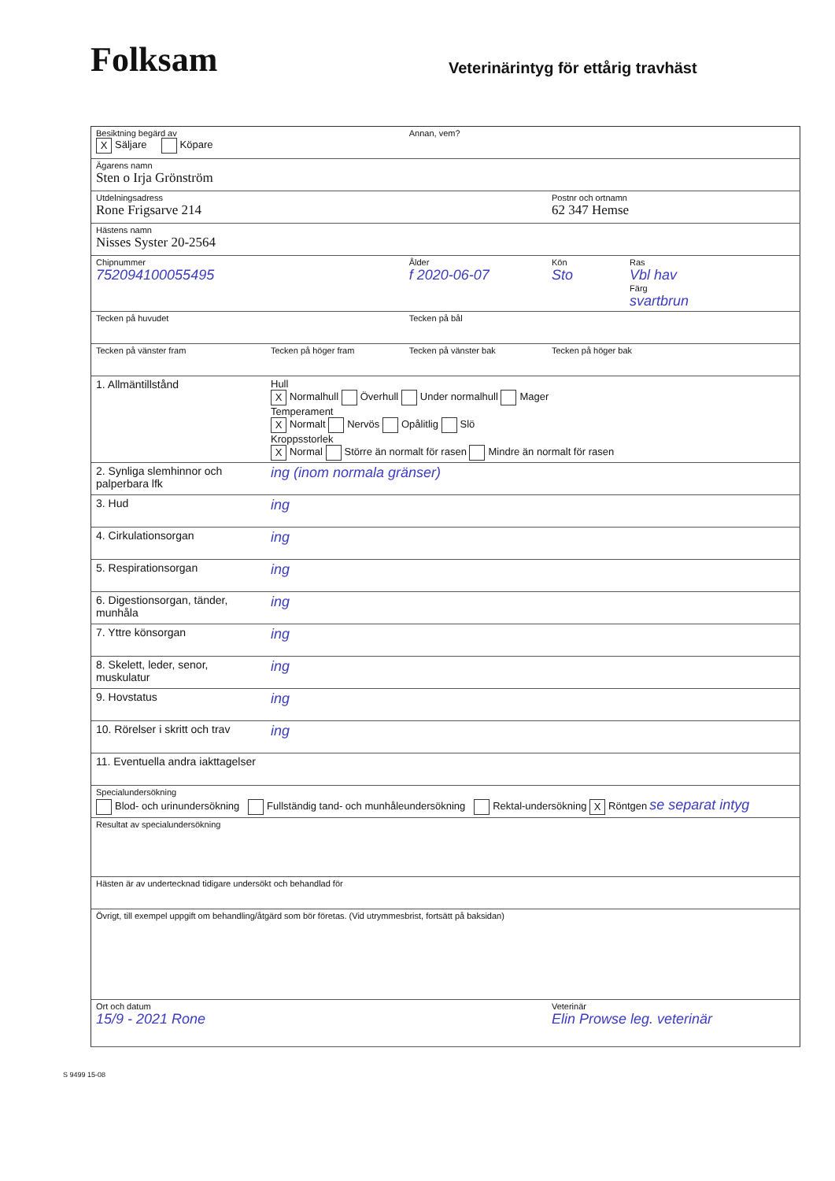Folksam
Veterinärintyg för ettårig travhäst
| Besiktning begärd av X Säljare Köpare | | Annan, vem? | | |
| Ägarens namn Sten o Irja Grönström | | | | |
| Utdelningsadress Rone Frigsarve 214 | | | Postnr och ortnamn 62 347 Hemse | |
| Hästens namn Nisses Syster 20-2564 | | | | |
| Chipnummer 752094100055495 | | Ålder f 2020-06-07 | Kön Sto | Ras Vbl hav Färg svartbrun |
| Tecken på huvudet | | Tecken på bål | | |
| Tecken på vänster fram | Tecken på höger fram | Tecken på vänster bak | Tecken på höger bak | |
| 1. Allmäntillstånd | Hull X Normalhull Överhull Under normalhull Mager Temperament X Normalt Nervös Opålitlig Slö Kroppsstorlek X Normal Större än normalt för rasen Mindre än normalt för rasen | | | |
| 2. Synliga slemhinnor och palperbara lfk | ing (inom normala gränser) | | | |
| 3. Hud | ing | | | |
| 4. Cirkulationsorgan | ing | | | |
| 5. Respirationsorgan | ing | | | |
| 6. Digestionsorgan, tänder, munhåla | ing | | | |
| 7. Yttre könsorgan | ing | | | |
| 8. Skelett, leder, senor, muskulatur | ing | | | |
| 9. Hovstatus | ing | | | |
| 10. Rörelser i skritt och trav | ing | | | |
| 11. Eventuella andra iakttagelser | | | | |
| Specialundersökning Blod- och urinundersökning Fullständig tand- och munhåleundersökning Rektal-undersökning X Röntgen se separat intyg | | | | |
| Resultat av specialundersökning | | | | |
| Hästen är av undertecknad tidigare undersökt och behandlad för | | | | |
| Övrigt, till exempel uppgift om behandling/åtgärd som bör företas. (Vid utrymmesbrist, fortsätt på baksidan) | | | | |
| Ort och datum 15/9 - 2021 Rone | | | Veterinär Elin Prowse leg. veterinär | |
S 9499 15-08